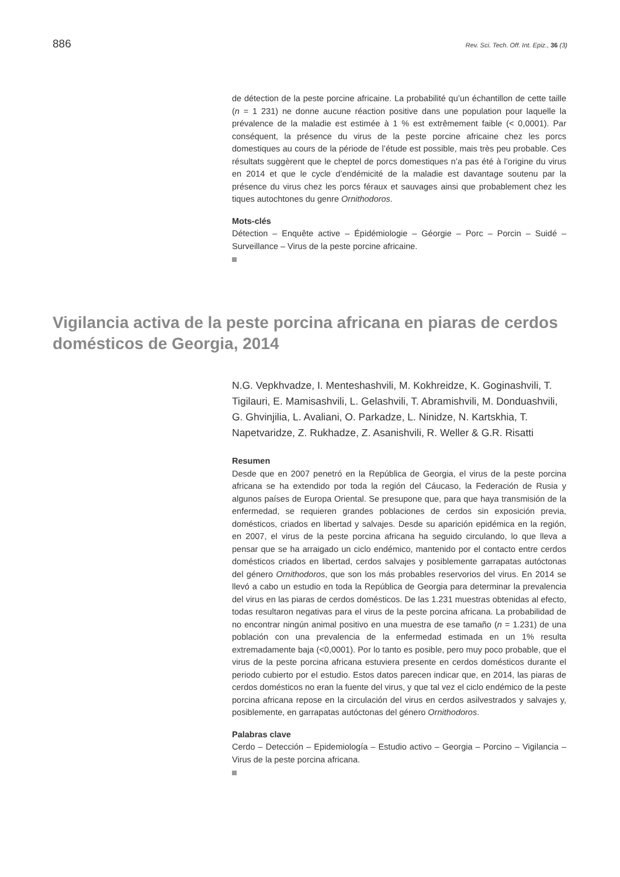886 Rev. Sci. Tech. Off. Int. Epiz., 36 (3)
de détection de la peste porcine africaine. La probabilité qu’un échantillon de cette taille (n = 1 231) ne donne aucune réaction positive dans une population pour laquelle la prévalence de la maladie est estimée à 1 % est extrêmement faible (< 0,0001). Par conséquent, la présence du virus de la peste porcine africaine chez les porcs domestiques au cours de la période de l’étude est possible, mais très peu probable. Ces résultats suggèrent que le cheptel de porcs domestiques n’a pas été à l’origine du virus en 2014 et que le cycle d’endémicité de la maladie est davantage soutenu par la présence du virus chez les porcs féraux et sauvages ainsi que probablement chez les tiques autochtones du genre Ornithodoros.
Mots-clés
Détection – Enquête active – Épidémiologie – Géorgie – Porc – Porcin – Suidé – Surveillance – Virus de la peste porcine africaine.
Vigilancia activa de la peste porcina africana en piaras de cerdos domésticos de Georgia, 2014
N.G. Vepkhvadze, I. Menteshashvili, M. Kokhreidze, K. Goginashvili, T. Tigilauri, E. Mamisashvili, L. Gelashvili, T. Abramishvili, M. Donduashvili, G. Ghvinjilia, L. Avaliani, O. Parkadze, L. Ninidze, N. Kartskhia, T. Napetvaridze, Z. Rukhadze, Z. Asanishvili, R. Weller & G.R. Risatti
Resumen
Desde que en 2007 penetró en la República de Georgia, el virus de la peste porcina africana se ha extendido por toda la región del Cáucaso, la Federación de Rusia y algunos países de Europa Oriental. Se presupone que, para que haya transmisión de la enfermedad, se requieren grandes poblaciones de cerdos sin exposición previa, domésticos, criados en libertad y salvajes. Desde su aparición epidémica en la región, en 2007, el virus de la peste porcina africana ha seguido circulando, lo que lleva a pensar que se ha arraigado un ciclo endémico, mantenido por el contacto entre cerdos domésticos criados en libertad, cerdos salvajes y posiblemente garrapatas autóctonas del género Ornithodoros, que son los más probables reservorios del virus. En 2014 se llevó a cabo un estudio en toda la República de Georgia para determinar la prevalencia del virus en las piaras de cerdos domésticos. De las 1.231 muestras obtenidas al efecto, todas resultaron negativas para el virus de la peste porcina africana. La probabilidad de no encontrar ningún animal positivo en una muestra de ese tamaño (n = 1.231) de una población con una prevalencia de la enfermedad estimada en un 1% resulta extremadamente baja (<0,0001). Por lo tanto es posible, pero muy poco probable, que el virus de la peste porcina africana estuviera presente en cerdos domésticos durante el periodo cubierto por el estudio. Estos datos parecen indicar que, en 2014, las piaras de cerdos domésticos no eran la fuente del virus, y que tal vez el ciclo endémico de la peste porcina africana repose en la circulación del virus en cerdos asilvestrados y salvajes y, posiblemente, en garrapatas autóctonas del género Ornithodoros.
Palabras clave
Cerdo – Detección – Epidemiología – Estudio activo – Georgia – Porcino – Vigilancia – Virus de la peste porcina africana.